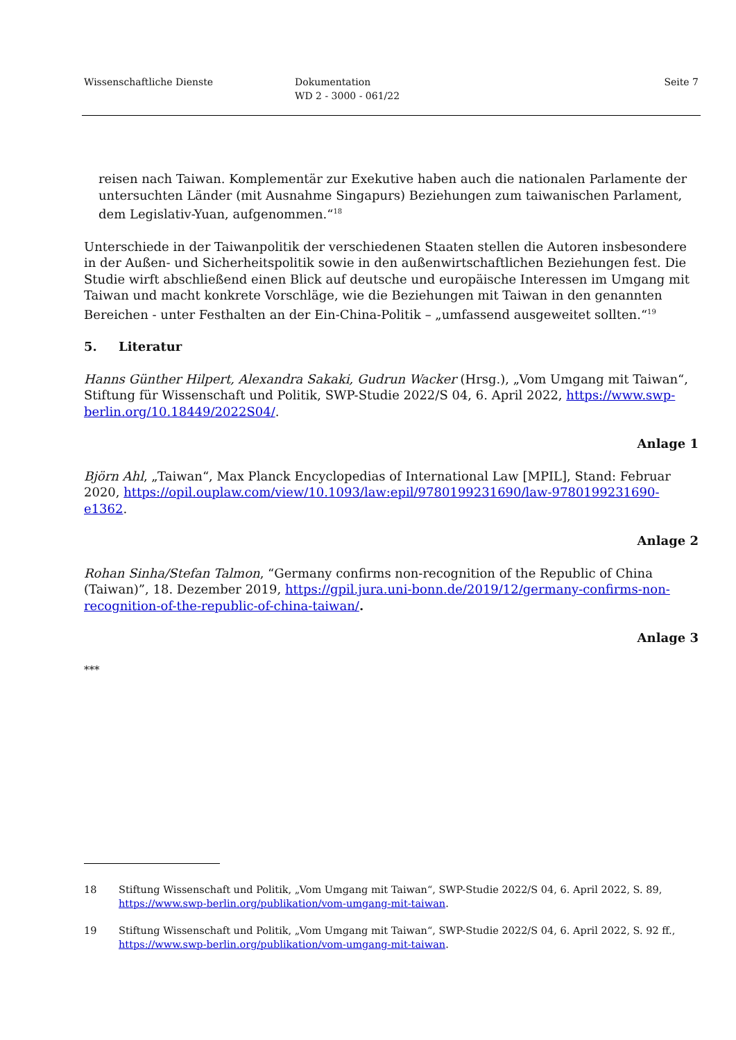Wissenschaftliche Dienste Dokumentation
WD 2 - 3000 - 061/22
Seite 7
reisen nach Taiwan. Komplementär zur Exekutive haben auch die nationalen Parlamente der untersuchten Länder (mit Ausnahme Singapurs) Beziehungen zum taiwanischen Parlament, dem Legislativ-Yuan, aufgenommen.“<sup>18</sup>
Unterschiede in der Taiwanpolitik der verschiedenen Staaten stellen die Autoren insbesondere in der Außen- und Sicherheitspolitik sowie in den außenwirtschaftlichen Beziehungen fest. Die Studie wirft abschließend einen Blick auf deutsche und europäische Interessen im Umgang mit Taiwan und macht konkrete Vorschläge, wie die Beziehungen mit Taiwan in den genannten Bereichen - unter Festhalten an der Ein-China-Politik – „umfassend ausgeweitet sollten.“<sup>19</sup>
5. Literatur
Hanns Günther Hilpert, Alexandra Sakaki, Gudrun Wacker (Hrsg.), „Vom Umgang mit Taiwan“, Stiftung für Wissenschaft und Politik, SWP-Studie 2022/S 04, 6. April 2022, https://www.swp-berlin.org/10.18449/2022S04/.
Anlage 1
Björn Ahl, „Taiwan“, Max Planck Encyclopedias of International Law [MPIL], Stand: Februar 2020, https://opil.ouplaw.com/view/10.1093/law:epil/9780199231690/law-9780199231690-e1362.
Anlage 2
Rohan Sinha/Stefan Talmon, “Germany confirms non-recognition of the Republic of China (Taiwan)”, 18. Dezember 2019, https://gpil.jura.uni-bonn.de/2019/12/germany-confirms-non-recognition-of-the-republic-of-china-taiwan/.
Anlage 3
***
18 Stiftung Wissenschaft und Politik, „Vom Umgang mit Taiwan“, SWP-Studie 2022/S 04, 6. April 2022, S. 89, https://www.swp-berlin.org/publikation/vom-umgang-mit-taiwan.
19 Stiftung Wissenschaft und Politik, „Vom Umgang mit Taiwan“, SWP-Studie 2022/S 04, 6. April 2022, S. 92 ff., https://www.swp-berlin.org/publikation/vom-umgang-mit-taiwan.